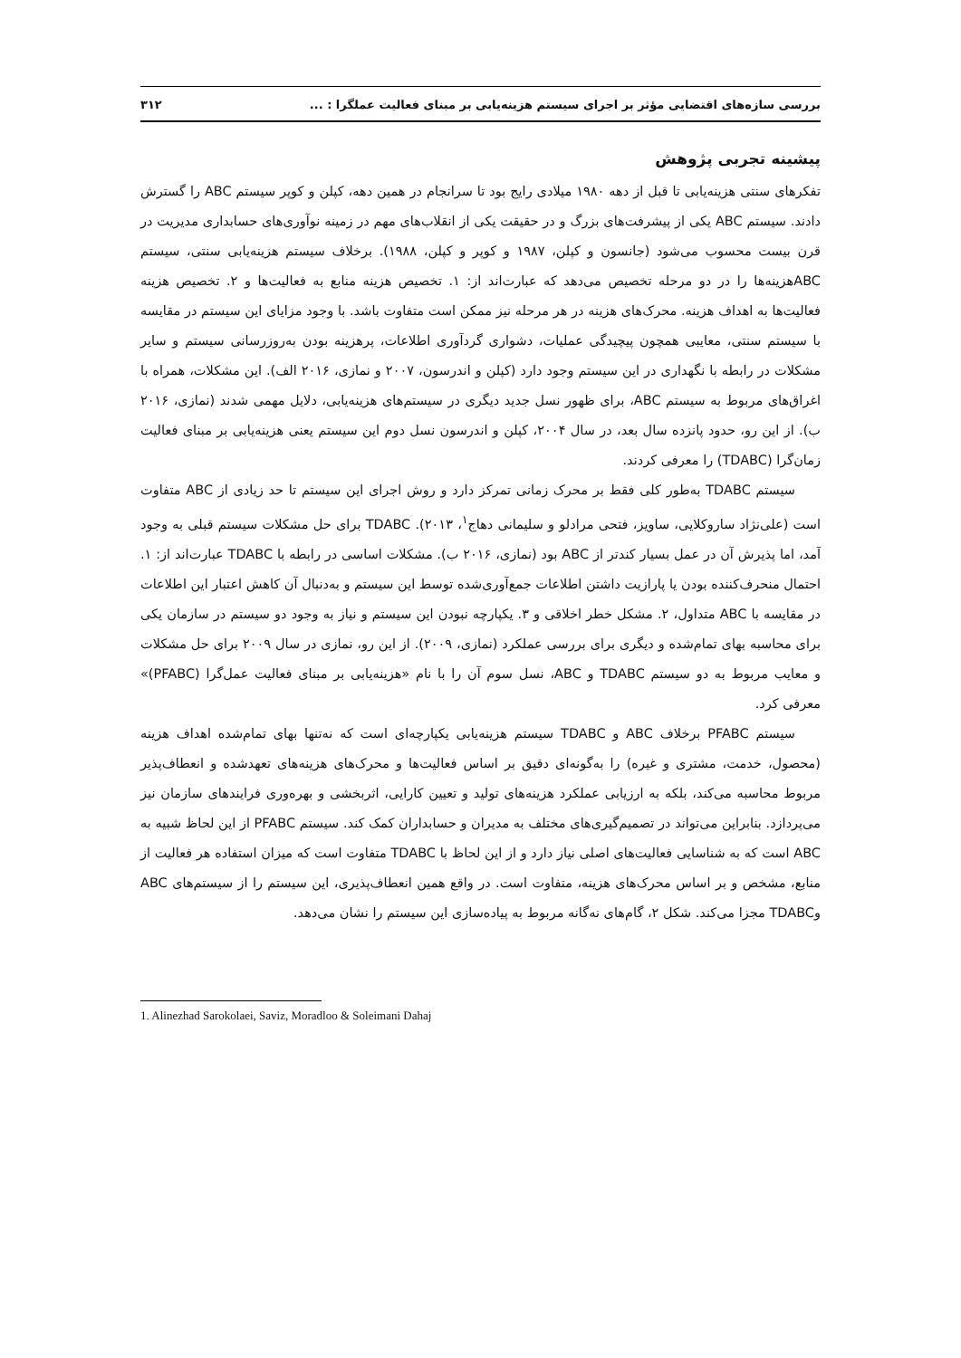بررسی سازه‌های اقتضایی مؤثر بر اجرای سیستم هزینه‌یابی بر مبنای فعالیت عملگرا : ... ۳۱۲
پیشینه تجربی پژوهش
تفکرهای سنتی هزینه‌یابی تا قبل از دهه ۱۹۸۰ میلادی رایج بود تا سرانجام در همین دهه، کپلن و کوپر سیستم ABC را گسترش دادند. سیستم ABC یکی از پیشرفت‌های بزرگ و در حقیقت یکی از انقلاب‌های مهم در زمینه نوآوری‌های حسابداری مدیریت در قرن بیست محسوب می‌شود (جانسون و کپلن، ۱۹۸۷ و کوپر و کپلن، ۱۹۸۸). برخلاف سیستم هزینه‌یابی سنتی، سیستم ABCهزینه‌ها را در دو مرحله تخصیص می‌دهد که عبارت‌اند از: ۱. تخصیص هزینه منابع به فعالیت‌ها و ۲. تخصیص هزینه فعالیت‌ها به اهداف هزینه. محرک‌های هزینه در هر مرحله نیز ممکن است متفاوت باشد. با وجود مزایای این سیستم در مقایسه با سیستم سنتی، معایبی همچون پیچیدگی عملیات، دشواری گردآوری اطلاعات، پرهزینه بودن به‌روزرسانی سیستم و سایر مشکلات در رابطه با نگهداری در این سیستم وجود دارد (کپلن و اندرسون، ۲۰۰۷ و نمازی، ۲۰۱۶ الف). این مشکلات، همراه با اغراق‌های مربوط به سیستم ABC، برای ظهور نسل جدید دیگری در سیستم‌های هزینه‌یابی، دلایل مهمی شدند (نمازی، ۲۰۱۶ ب). از این رو، حدود پانزده سال بعد، در سال ۲۰۰۴، کپلن و اندرسون نسل دوم این سیستم یعنی هزینه‌یابی بر مبنای فعالیت زمان‌گرا (TDABC) را معرفی کردند.
سیستم TDABC به‌طور کلی فقط بر محرک زمانی تمرکز دارد و روش اجرای این سیستم تا حد زیادی از ABC متفاوت است (علی‌نژاد ساروکلایی، ساویز، فتحی مرادلو و سلیمانی دهاج<sup>۱</sup>، ۲۰۱۳). TDABC برای حل مشکلات سیستم قبلی به وجود آمد، اما پذیرش آن در عمل بسیار کندتر از ABC بود (نمازی، ۲۰۱۶ ب). مشکلات اساسی در رابطه با TDABC عبارت‌اند از: ۱. احتمال منحرف‌کننده بودن یا پارازیت داشتن اطلاعات جمع‌آوری‌شده توسط این سیستم و به‌دنبال آن کاهش اعتبار این اطلاعات در مقایسه با ABC متداول، ۲. مشکل خطر اخلاقی و ۳. یکپارچه نبودن این سیستم و نیاز به وجود دو سیستم در سازمان یکی برای محاسبه بهای تمام‌شده و دیگری برای بررسی عملکرد (نمازی، ۲۰۰۹). از این رو، نمازی در سال ۲۰۰۹ برای حل مشکلات و معایب مربوط به دو سیستم TDABC و ABC، نسل سوم آن را با نام «هزینه‌یابی بر مبنای فعالیت عمل‌گرا (PFABC)» معرفی کرد.
سیستم PFABC برخلاف ABC و TDABC سیستم هزینه‌یابی یکپارچه‌ای است که نه‌تنها بهای تمام‌شده اهداف هزینه (محصول، خدمت، مشتری و غیره) را به‌گونه‌ای دقیق بر اساس فعالیت‌ها و محرک‌های هزینه‌های تعهدشده و انعطاف‌پذیر مربوط محاسبه می‌کند، بلکه به ارزیابی عملکرد هزینه‌های تولید و تعیین کارایی، اثربخشی و بهره‌وری فرایندهای سازمان نیز می‌پردازد. بنابراین می‌تواند در تصمیم‌گیری‌های مختلف به مدیران و حسابداران کمک کند. سیستم PFABC از این لحاظ شبیه به ABC است که به شناسایی فعالیت‌های اصلی نیاز دارد و از این لحاظ با TDABC متفاوت است که میزان استفاده هر فعالیت از منابع، مشخص و بر اساس محرک‌های هزینه، متفاوت است. در واقع همین انعطاف‌پذیری، این سیستم را از سیستم‌های ABC وTDABC مجزا می‌کند. شکل ۲، گام‌های نه‌گانه مربوط به پیاده‌سازی این سیستم را نشان می‌دهد.
1. Alinezhad Sarokolaei, Saviz, Moradloo & Soleimani Dahaj